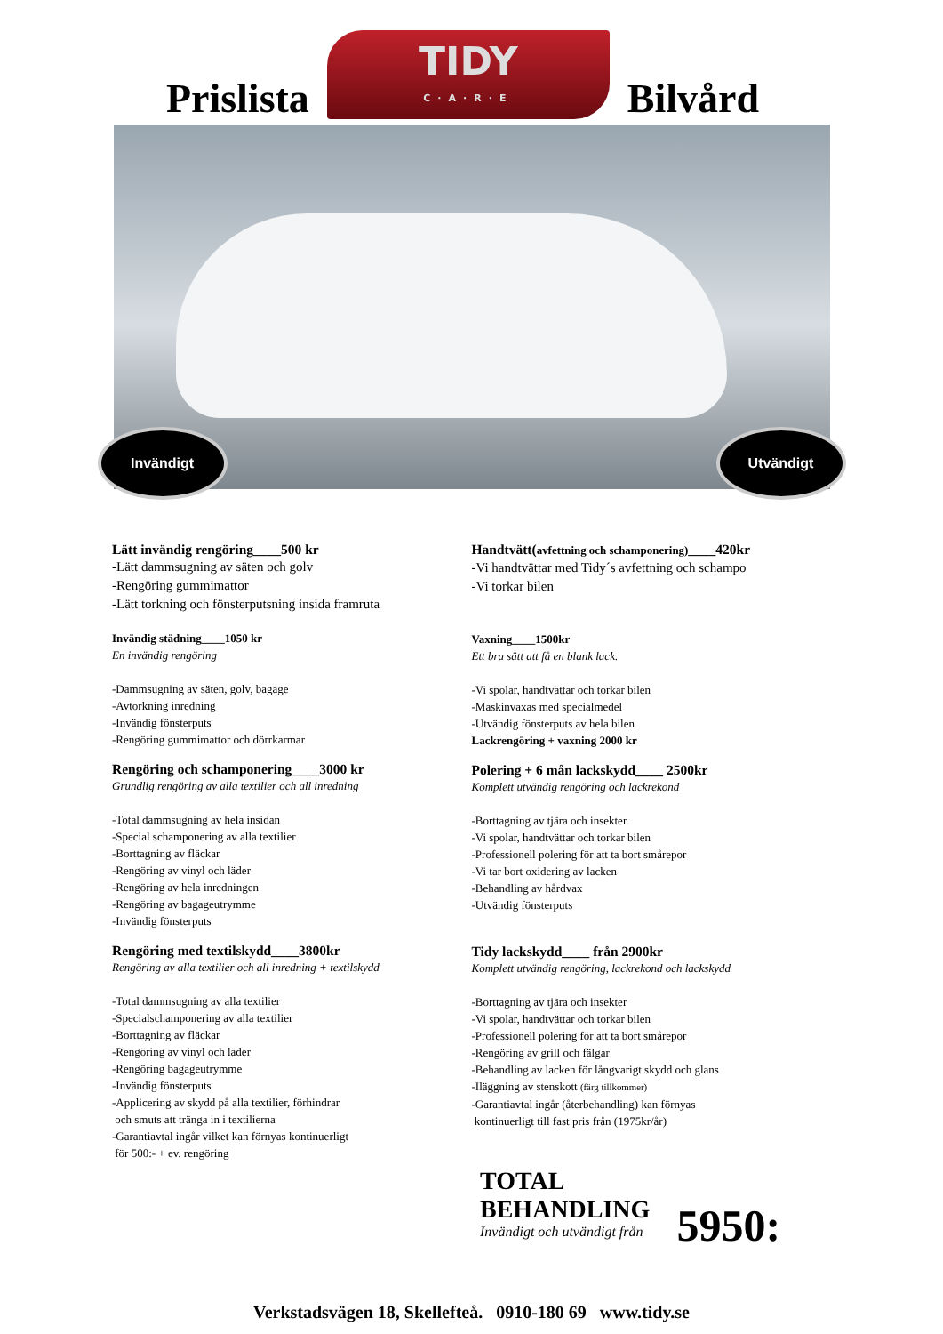Prislista
TIDY
C·A·R·E
Bilvård
Invändigt Utvändigt
Lätt invändig rengöring____500 kr
-Lätt dammsugning av säten och golv
-Rengöring gummimattor
-Lätt torkning och fönsterputsning insida framruta
Invändig städning____1050 kr
En invändig rengöring
-Dammsugning av säten, golv, bagage
-Avtorkning inredning
-Invändig fönsterputs
-Rengöring gummimattor och dörrkarmar
Rengöring och schamponering____3000 kr
Grundlig rengöring av alla textilier och all inredning
-Total dammsugning av hela insidan
-Special schamponering av alla textilier
-Borttagning av fläckar
-Rengöring av vinyl och läder
-Rengöring av hela inredningen
-Rengöring av bagageutrymme
-Invändig fönsterputs
Rengöring med textilskydd____3800kr
Rengöring av alla textilier och all inredning + textilskydd
-Total dammsugning av alla textilier
-Specialschamponering av alla textilier
-Borttagning av fläckar
-Rengöring av vinyl och läder
-Rengöring bagageutrymme
-Invändig fönsterputs
-Applicering av skydd på alla textilier, förhindrar
och smuts att tränga in i textilierna
-Garantiavtal ingår vilket kan förnyas kontinuerligt
för 500:- + ev. rengöring
Handtvätt(avfettning och schamponering)____420kr
-Vi handtvättar med Tidy´s avfettning och schampo
-Vi torkar bilen
Vaxning____1500kr
Ett bra sätt att få en blank lack.
-Vi spolar, handtvättar och torkar bilen
-Maskinvaxas med specialmedel
-Utvändig fönsterputs av hela bilen
Lackrengöring + vaxning 2000 kr
Polering + 6 mån lackskydd____ 2500kr
Komplett utvändig rengöring och lackrekond
-Borttagning av tjära och insekter
-Vi spolar, handtvättar och torkar bilen
-Professionell polering för att ta bort smårepor
-Vi tar bort oxidering av lacken
-Behandling av hårdvax
-Utvändig fönsterputs
Tidy lackskydd____ från 2900kr
Komplett utvändig rengöring, lackrekond och lackskydd
-Borttagning av tjära och insekter
-Vi spolar, handtvättar och torkar bilen
-Professionell polering för att ta bort smårepor
-Rengöring av grill och fälgar
-Behandling av lacken för långvarigt skydd och glans
-Iläggning av stenskott (färg tillkommer)
-Garantiavtal ingår (återbehandling) kan förnyas
kontinuerligt till fast pris från (1975kr/år)
TOTAL
BEHANDLING
Invändigt och utvändigt från
5950:
Verkstadsvägen 18, Skellefteå. 0910-180 69 www.tidy.se